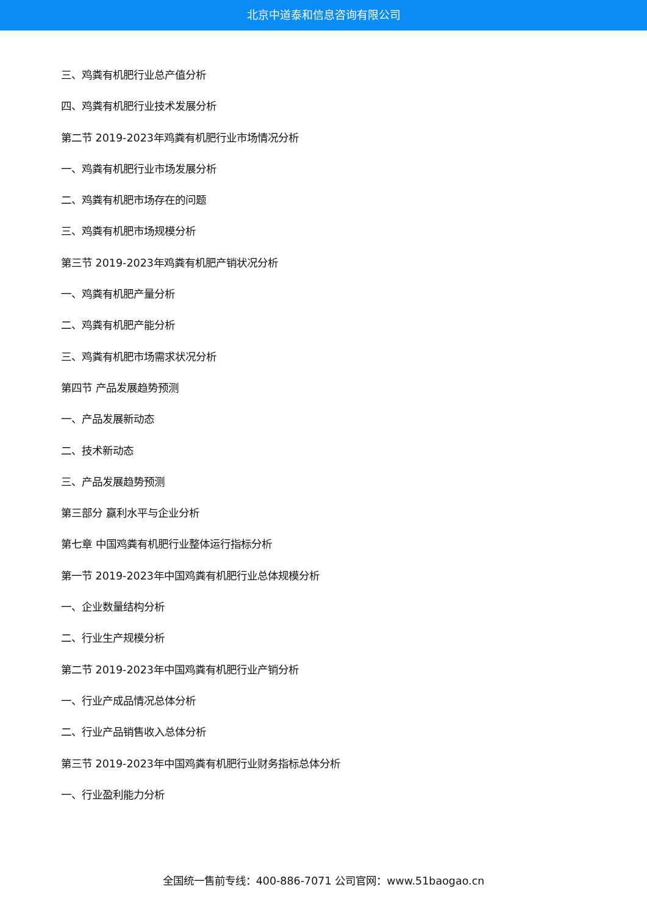北京中道泰和信息咨询有限公司
三、鸡粪有机肥行业总产值分析
四、鸡粪有机肥行业技术发展分析
第二节 2019-2023年鸡粪有机肥行业市场情况分析
一、鸡粪有机肥行业市场发展分析
二、鸡粪有机肥市场存在的问题
三、鸡粪有机肥市场规模分析
第三节 2019-2023年鸡粪有机肥产销状况分析
一、鸡粪有机肥产量分析
二、鸡粪有机肥产能分析
三、鸡粪有机肥市场需求状况分析
第四节 产品发展趋势预测
一、产品发展新动态
二、技术新动态
三、产品发展趋势预测
第三部分 赢利水平与企业分析
第七章 中国鸡粪有机肥行业整体运行指标分析
第一节 2019-2023年中国鸡粪有机肥行业总体规模分析
一、企业数量结构分析
二、行业生产规模分析
第二节 2019-2023年中国鸡粪有机肥行业产销分析
一、行业产成品情况总体分析
二、行业产品销售收入总体分析
第三节 2019-2023年中国鸡粪有机肥行业财务指标总体分析
一、行业盈利能力分析
全国统一售前专线：400-886-7071 公司官网：www.51baogao.cn